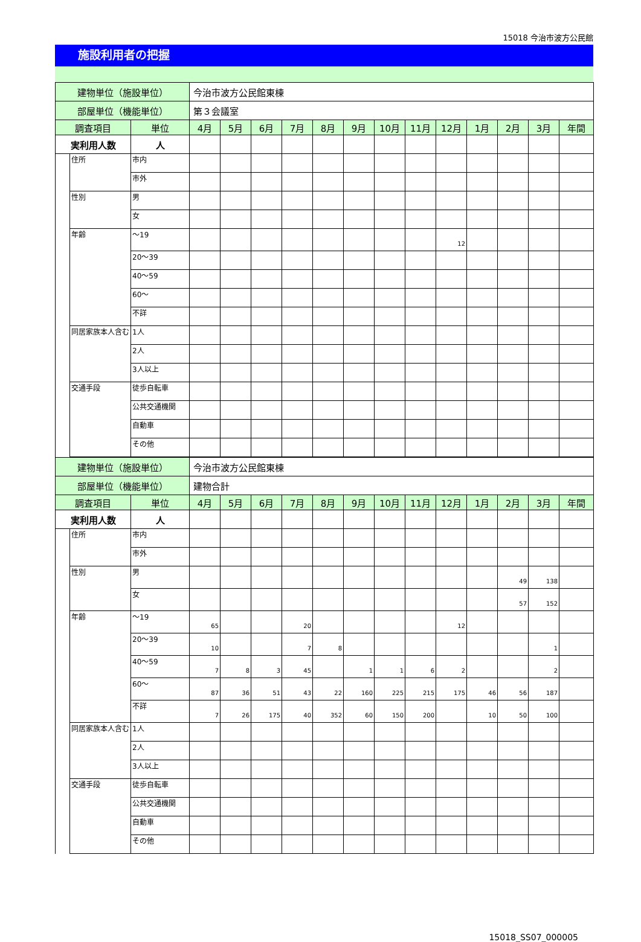15018 今治市波方公民館
施設利用者の把握
| 建物単位（施設単位） | | | 今治市波方公民館東棟 | | | | | | | | | | | | |
| 部屋単位（機能単位） | | | 第３会議室 | | | | | | | | | | | | |
| 調査項目 | | 単位 | 4月 | 5月 | 6月 | 7月 | 8月 | 9月 | 10月 | 11月 | 12月 | 1月 | 2月 | 3月 | 年間 |
| 実利用人数 | | 人 | | | | | | | | | | | | | |
| | 住所 | 市内 | | | | | | | | | | | | | |
| | | 市外 | | | | | | | | | | | | | |
| | 性別 | 男 | | | | | | | | | | | | | |
| | | 女 | | | | | | | | | | | | | |
| | 年齢 | ～19 | | | | | | | | | 12 | | | | |
| | | 20～39 | | | | | | | | | | | | | |
| | | 40～59 | | | | | | | | | | | | | |
| | | 60～ | | | | | | | | | | | | | |
| | | 不詳 | | | | | | | | | | | | | |
| | 同居家族本人含む | 1人 | | | | | | | | | | | | | |
| | | 2人 | | | | | | | | | | | | | |
| | | 3人以上 | | | | | | | | | | | | | |
| | 交通手段 | 徒歩自転車 | | | | | | | | | | | | | |
| | | 公共交通機関 | | | | | | | | | | | | | |
| | | 自動車 | | | | | | | | | | | | | |
| | | その他 | | | | | | | | | | | | | |
| 建物単位（施設単位） | | | 今治市波方公民館東棟 | | | | | | | | | | | | |
| 部屋単位（機能単位） | | | 建物合計 | | | | | | | | | | | | |
| 調査項目 | | 単位 | 4月 | 5月 | 6月 | 7月 | 8月 | 9月 | 10月 | 11月 | 12月 | 1月 | 2月 | 3月 | 年間 |
| 実利用人数 | | 人 | | | | | | | | | | | | | |
| | 住所 | 市内 | | | | | | | | | | | | | |
| | | 市外 | | | | | | | | | | | | | |
| | 性別 | 男 | | | | | | | | | | | 49 | 138 | |
| | | 女 | | | | | | | | | | | 57 | 152 | |
| | 年齢 | ～19 | 65 | | | 20 | | | | | 12 | | | | |
| | | 20～39 | 10 | | | 7 | 8 | | | | | | | 1 | |
| | | 40～59 | 7 | 8 | 3 | 45 | | 1 | 1 | 6 | 2 | | | 2 | |
| | | 60～ | 87 | 36 | 51 | 43 | 22 | 160 | 225 | 215 | 175 | 46 | 56 | 187 | |
| | | 不詳 | 7 | 26 | 175 | 40 | 352 | 60 | 150 | 200 | | 10 | 50 | 100 | |
| | 同居家族本人含む | 1人 | | | | | | | | | | | | | |
| | | 2人 | | | | | | | | | | | | | |
| | | 3人以上 | | | | | | | | | | | | | |
| | 交通手段 | 徒歩自転車 | | | | | | | | | | | | | |
| | | 公共交通機関 | | | | | | | | | | | | | |
| | | 自動車 | | | | | | | | | | | | | |
| | | その他 | | | | | | | | | | | | | |
15018_SS07_000005